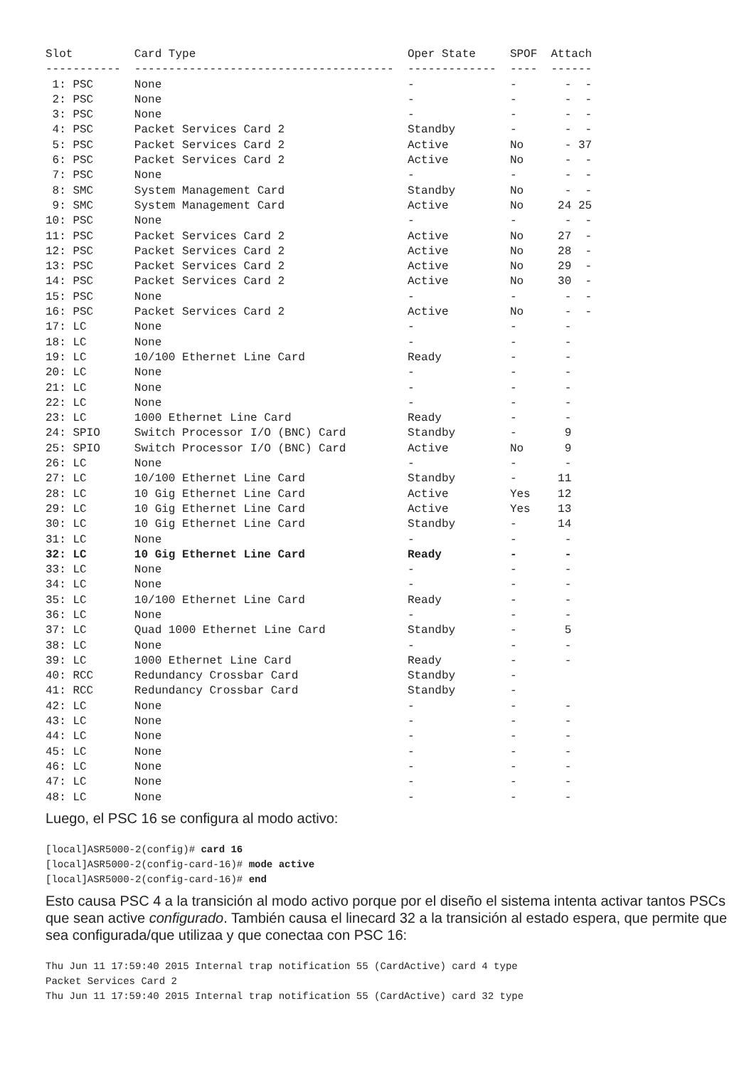Slot         Card Type                               Oper State     SPOF  Attach
-----------  --------------------------------------  -------------  ----  ------
 1: PSC      None                                    -              -       -  -
 2: PSC      None                                    -              -       -  -
 3: PSC      None                                    -              -       -  -
 4: PSC      Packet Services Card 2                  Standby        -       -  -
 5: PSC      Packet Services Card 2                  Active         No      - 37
 6: PSC      Packet Services Card 2                  Active         No      -  -
 7: PSC      None                                    -              -       -  -
 8: SMC      System Management Card                  Standby        No      -  -
 9: SMC      System Management Card                  Active         No     24 25
10: PSC      None                                    -              -       -  -
11: PSC      Packet Services Card 2                  Active         No     27  -
12: PSC      Packet Services Card 2                  Active         No     28  -
13: PSC      Packet Services Card 2                  Active         No     29  -
14: PSC      Packet Services Card 2                  Active         No     30  -
15: PSC      None                                    -              -       -  -
16: PSC      Packet Services Card 2                  Active         No      -  -
17: LC       None                                    -              -       -
18: LC       None                                    -              -       -
19: LC       10/100 Ethernet Line Card               Ready          -       -
20: LC       None                                    -              -       -
21: LC       None                                    -              -       -
22: LC       None                                    -              -       -
23: LC       1000 Ethernet Line Card                 Ready          -       -
24: SPIO     Switch Processor I/O (BNC) Card         Standby        -       9
25: SPIO     Switch Processor I/O (BNC) Card         Active         No      9
26: LC       None                                    -              -       -
27: LC       10/100 Ethernet Line Card               Standby        -      11
28: LC       10 Gig Ethernet Line Card               Active         Yes    12
29: LC       10 Gig Ethernet Line Card               Active         Yes    13
30: LC       10 Gig Ethernet Line Card               Standby        -      14
31: LC       None                                    -              -       -
32: LC       10 Gig Ethernet Line Card               Ready          -       -
33: LC       None                                    -              -       -
34: LC       None                                    -              -       -
35: LC       10/100 Ethernet Line Card               Ready          -       -
36: LC       None                                    -              -       -
37: LC       Quad 1000 Ethernet Line Card            Standby        -       5
38: LC       None                                    -              -       -
39: LC       1000 Ethernet Line Card                 Ready          -       -
40: RCC      Redundancy Crossbar Card                Standby        -
41: RCC      Redundancy Crossbar Card                Standby        -
42: LC       None                                    -              -       -
43: LC       None                                    -              -       -
44: LC       None                                    -              -       -
45: LC       None                                    -              -       -
46: LC       None                                    -              -       -
47: LC       None                                    -              -       -
48: LC       None                                    -              -       -
Luego, el PSC 16 se configura al modo activo:
[local]ASR5000-2(config)# card 16
[local]ASR5000-2(config-card-16)# mode active
[local]ASR5000-2(config-card-16)# end
Esto causa PSC 4 a la transición al modo activo porque por el diseño el sistema intenta activar tantos PSCs que sean active configurado. También causa el linecard 32 a la transición al estado espera, que permite que sea configurada/que utilizaa y que conectaa con PSC 16:
Thu Jun 11 17:59:40 2015 Internal trap notification 55 (CardActive) card 4 type
Packet Services Card 2
Thu Jun 11 17:59:40 2015 Internal trap notification 55 (CardActive) card 32 type